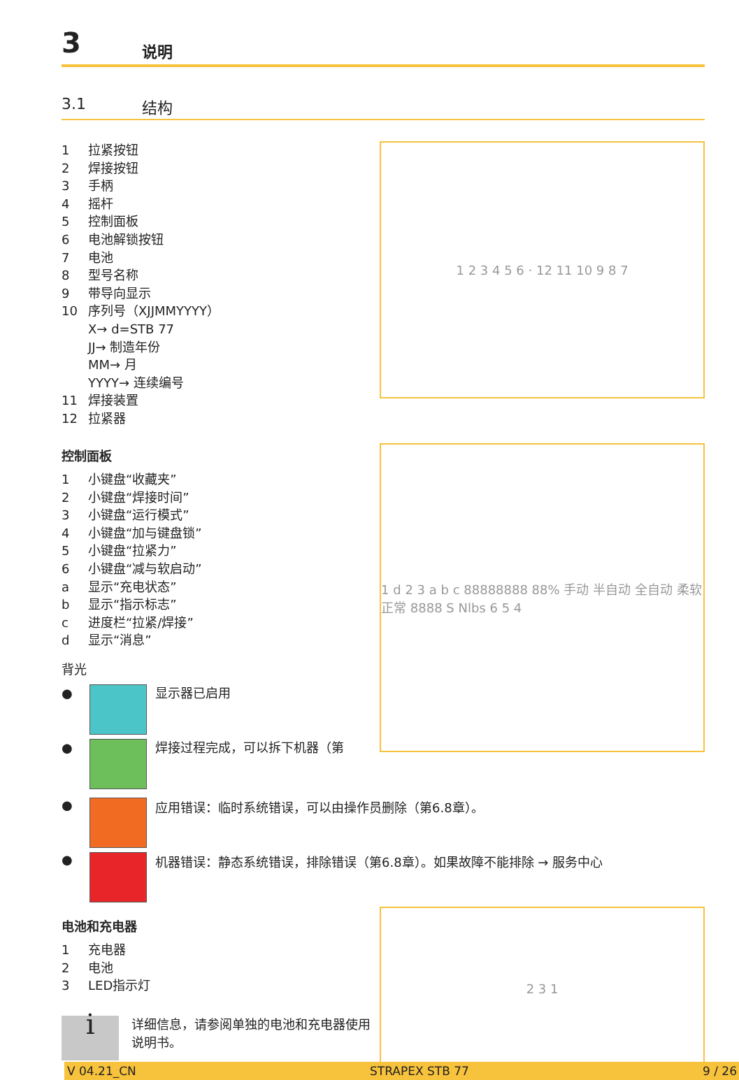3 说明
3.1 结构
1 拉紧按钮
2 焊接按钮
3 手柄
4 摇杆
5 控制面板
6 电池解锁按钮
7 电池
8 型号名称
9 带导向显示
10 序列号（XJJMMYYYY）
X→ d=STB 77
JJ→ 制造年份
MM→ 月
YYYY→ 连续编号
11 焊接装置
12 拉紧器
1 2 3 4 5 6 · 12 11 10 9 8 7
控制面板
1 小键盘“收藏夹”
2 小键盘“焊接时间”
3 小键盘“运行模式”
4 小键盘“加与键盘锁”
5 小键盘“拉紧力”
6 小键盘“减与软启动”
a 显示“充电状态”
b 显示“指示标志”
c 进度栏“拉紧/焊接”
d 显示“消息”
背光
●
显示器已启用
●
焊接过程完成，可以拆下机器（第
1 d 2 3 a b c 88888888 88% 手动 半自动 全自动 柔软 正常 8888 S Nlbs 6 5 4
●
应用错误：临时系统错误，可以由操作员删除（第6.8章）。
●
机器错误：静态系统错误，排除错误（第6.8章）。如果故障不能排除 → 服务中心
电池和充电器
1 充电器
2 电池
3 LED指示灯
i
详细信息，请参阅单独的电池和充电器使用说明书。
2 3 1
V 04.21_CN STRAPEX STB 77 9 / 26